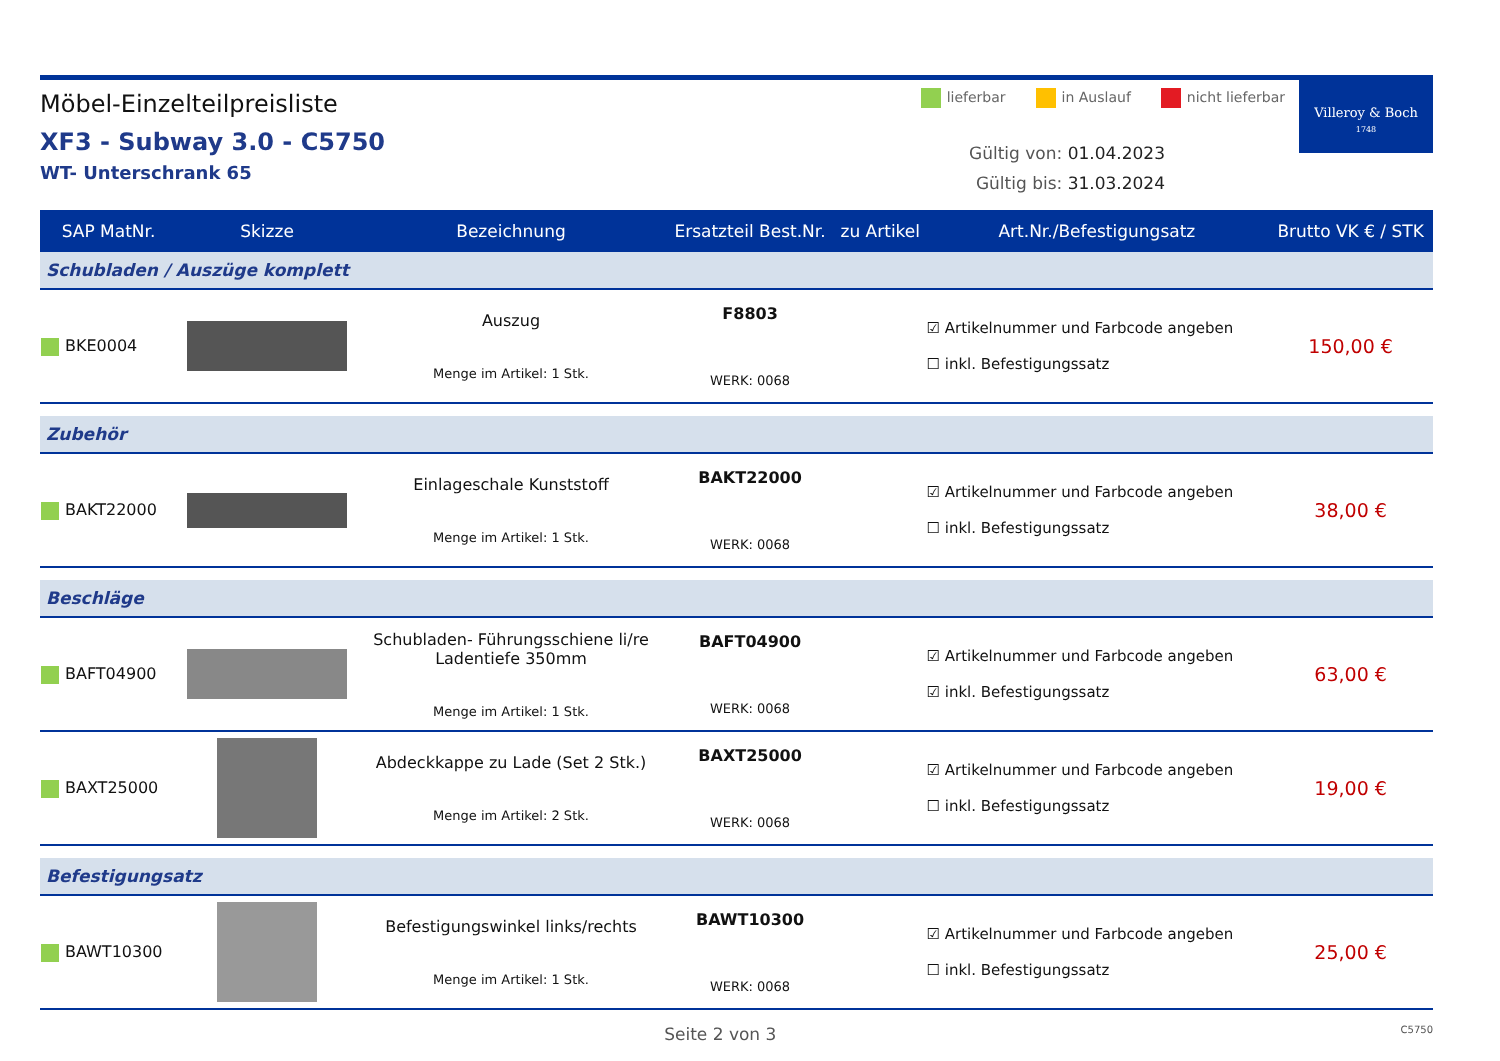Möbel-Einzelteilpreisliste
XF3 - Subway 3.0 - C5750
WT- Unterschrank 65
lieferbar in Auslauf nicht lieferbar
Gültig von: 01.04.2023
Gültig bis: 31.03.2024
Villeroy & Boch
1748
| SAP MatNr. | Skizze | Bezeichnung | Ersatzteil Best.Nr. | zu Artikel | Art.Nr./Befestigungsatz | Brutto VK € / STK |
| --- | --- | --- | --- | --- | --- | --- |
| Schubladen / Auszüge komplett | | | | | | |
| BKE0004 | | Auszug Menge im Artikel: 1 Stk. | F8803 WERK: 0068 | | ☑ Artikelnummer und Farbcode angeben ☐ inkl. Befestigungssatz | 150,00 € |
| Zubehör | | | | | | |
| BAKT22000 | | Einlageschale Kunststoff Menge im Artikel: 1 Stk. | BAKT22000 WERK: 0068 | | ☑ Artikelnummer und Farbcode angeben ☐ inkl. Befestigungssatz | 38,00 € |
| Beschläge | | | | | | |
| BAFT04900 | | Schubladen- Führungsschiene li/re Ladentiefe 350mm Menge im Artikel: 1 Stk. | BAFT04900 WERK: 0068 | | ☑ Artikelnummer und Farbcode angeben ☑ inkl. Befestigungssatz | 63,00 € |
| BAXT25000 | | Abdeckkappe zu Lade (Set 2 Stk.) Menge im Artikel: 2 Stk. | BAXT25000 WERK: 0068 | | ☑ Artikelnummer und Farbcode angeben ☐ inkl. Befestigungssatz | 19,00 € |
| Befestigungsatz | | | | | | |
| BAWT10300 | | Befestigungswinkel links/rechts Menge im Artikel: 1 Stk. | BAWT10300 WERK: 0068 | | ☑ Artikelnummer und Farbcode angeben ☐ inkl. Befestigungssatz | 25,00 € |
Seite 2 von 3 C5750